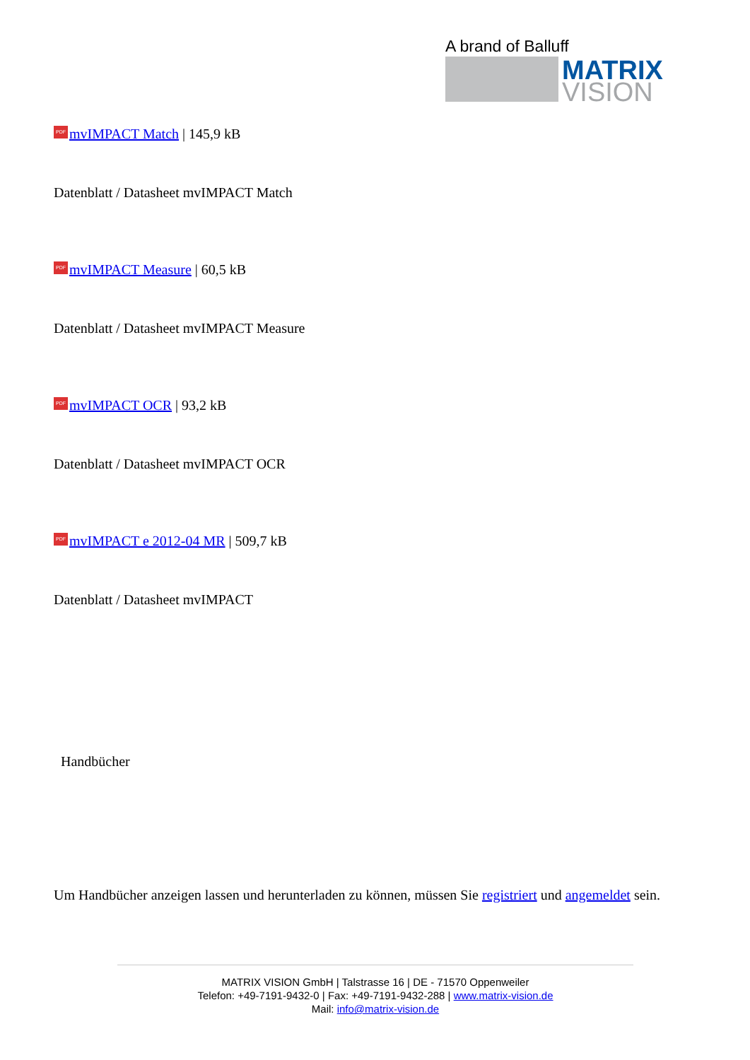A brand of Balluff
MATRIX
VISION
PDF mvIMPACT Match | 145,9 kB
Datenblatt / Datasheet mvIMPACT Match
PDF mvIMPACT Measure | 60,5 kB
Datenblatt / Datasheet mvIMPACT Measure
PDF mvIMPACT OCR | 93,2 kB
Datenblatt / Datasheet mvIMPACT OCR
PDF mvIMPACT e 2012-04 MR | 509,7 kB
Datenblatt / Datasheet mvIMPACT
Handbücher
Um Handbücher anzeigen lassen und herunterladen zu können, müssen Sie registriert und angemeldet sein.
MATRIX VISION GmbH | Talstrasse 16 | DE - 71570 Oppenweiler
Telefon: +49-7191-9432-0 | Fax: +49-7191-9432-288 | www.matrix-vision.de
Mail: info@matrix-vision.de